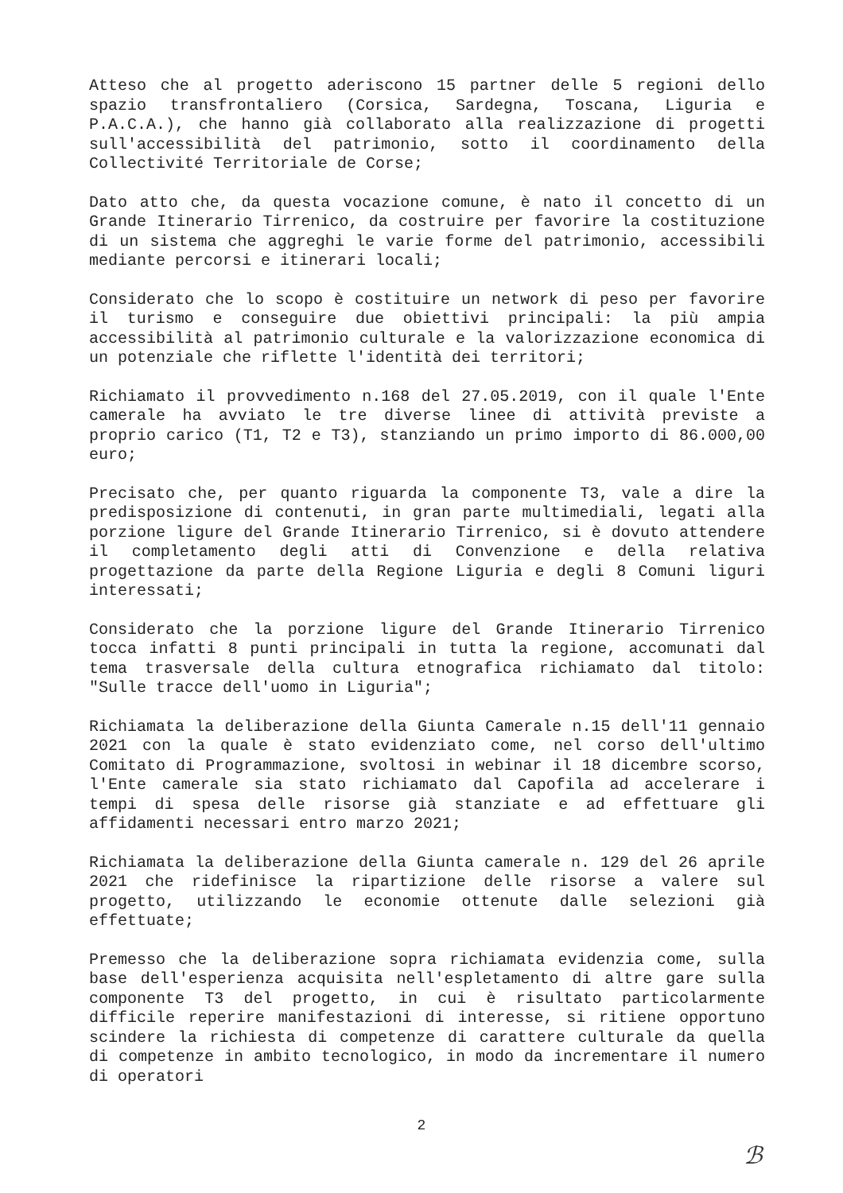Atteso che al progetto aderiscono 15 partner delle 5 regioni dello spazio transfrontaliero (Corsica, Sardegna, Toscana, Liguria e P.A.C.A.), che hanno già collaborato alla realizzazione di progetti sull'accessibilità del patrimonio, sotto il coordinamento della Collectivité Territoriale de Corse;
Dato atto che, da questa vocazione comune, è nato il concetto di un Grande Itinerario Tirrenico, da costruire per favorire la costituzione di un sistema che aggreghi le varie forme del patrimonio, accessibili mediante percorsi e itinerari locali;
Considerato che lo scopo è costituire un network di peso per favorire il turismo e conseguire due obiettivi principali: la più ampia accessibilità al patrimonio culturale e la valorizzazione economica di un potenziale che riflette l'identità dei territori;
Richiamato il provvedimento n.168 del 27.05.2019, con il quale l'Ente camerale ha avviato le tre diverse linee di attività previste a proprio carico (T1, T2 e T3), stanziando un primo importo di 86.000,00 euro;
Precisato che, per quanto riguarda la componente T3, vale a dire la predisposizione di contenuti, in gran parte multimediali, legati alla porzione ligure del Grande Itinerario Tirrenico, si è dovuto attendere il completamento degli atti di Convenzione e della relativa progettazione da parte della Regione Liguria e degli 8 Comuni liguri interessati;
Considerato che la porzione ligure del Grande Itinerario Tirrenico tocca infatti 8 punti principali in tutta la regione, accomunati dal tema trasversale della cultura etnografica richiamato dal titolo: "Sulle tracce dell'uomo in Liguria";
Richiamata la deliberazione della Giunta Camerale n.15 dell'11 gennaio 2021 con la quale è stato evidenziato come, nel corso dell'ultimo Comitato di Programmazione, svoltosi in webinar il 18 dicembre scorso, l'Ente camerale sia stato richiamato dal Capofila ad accelerare i tempi di spesa delle risorse già stanziate e ad effettuare gli affidamenti necessari entro marzo 2021;
Richiamata la deliberazione della Giunta camerale n. 129 del 26 aprile 2021 che ridefinisce la ripartizione delle risorse a valere sul progetto, utilizzando le economie ottenute dalle selezioni già effettuate;
Premesso che la deliberazione sopra richiamata evidenzia come, sulla base dell'esperienza acquisita nell'espletamento di altre gare sulla componente T3 del progetto, in cui è risultato particolarmente difficile reperire manifestazioni di interesse, si ritiene opportuno scindere la richiesta di competenze di carattere culturale da quella di competenze in ambito tecnologico, in modo da incrementare il numero di operatori
2
ℬ